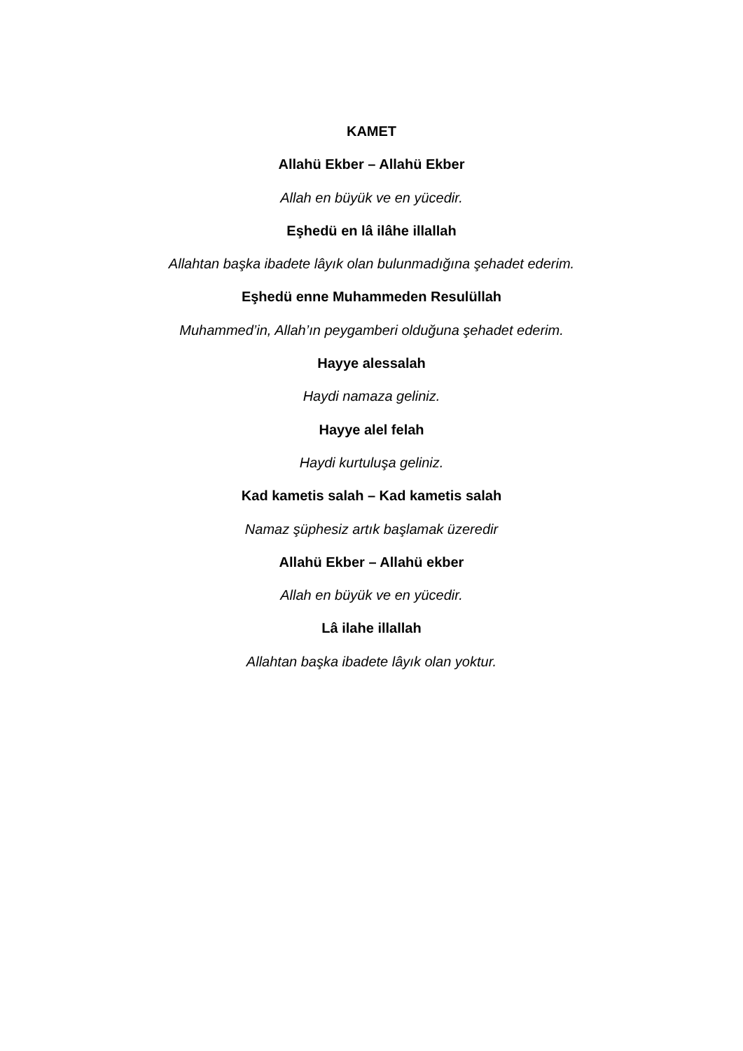KAMET
Allahü Ekber – Allahü Ekber
Allah en büyük ve en yücedir.
Eşhedü en lâ ilâhe illallah
Allahtan başka ibadete lâyık olan bulunmadığına şehadet ederim.
Eşhedü enne Muhammeden Resulüllah
Muhammed’in, Allah’ın peygamberi olduğuna şehadet ederim.
Hayye alessalah
Haydi namaza geliniz.
Hayye alel felah
Haydi kurtuluşa geliniz.
Kad kametis salah – Kad kametis salah
Namaz şüphesiz artık başlamak üzeredir
Allahü Ekber – Allahü ekber
Allah en büyük ve en yücedir.
Lâ ilahe illallah
Allahtan başka ibadete lâyık olan yoktur.